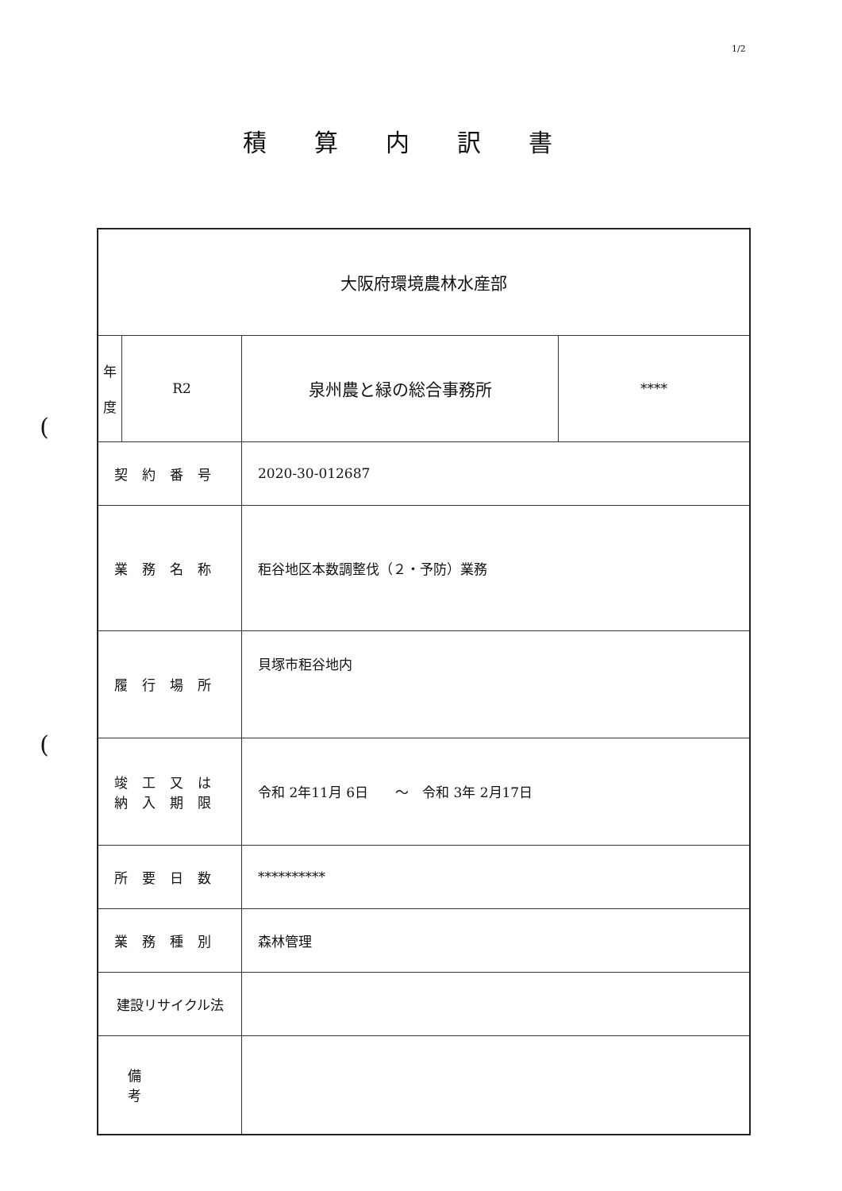1/2
積算内訳書
(
(
| 大阪府環境農林水産部 | | | |
| 年 度 | R2 | 泉州農と緑の総合事務所 | **** |
| 契約番号 | | 2020-30-012687 | |
| 業務名称 | | 秬谷地区本数調整伐（２・予防）業務 | |
| 履行場所 | | 貝塚市秬谷地内 | |
| 竣工又は 納入期限 | | 令和 2年11月 6日 ～ 令和 3年 2月17日 | |
| 所要日数 | | ********** | |
| 業務種別 | | 森林管理 | |
| 建設リサイクル法 | | | |
| 備考 | | | |